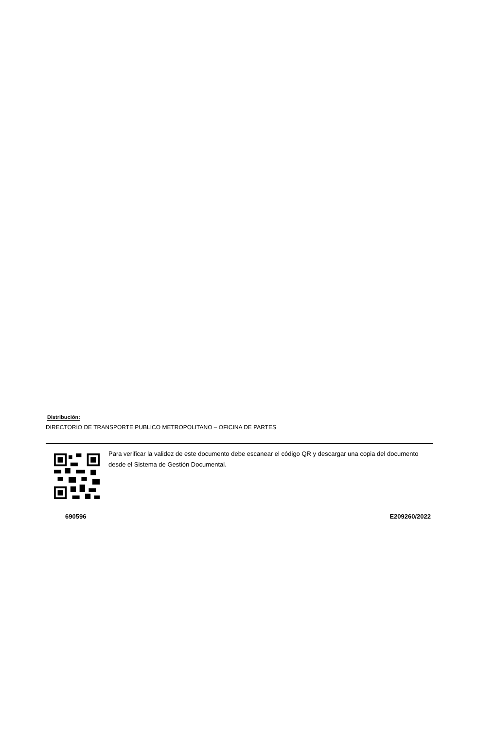Distribución:
DIRECTORIO DE TRANSPORTE PUBLICO METROPOLITANO – OFICINA DE PARTES
Para verificar la validez de este documento debe escanear el código QR y descargar una copia del documento desde el Sistema de Gestión Documental.
690596 E209260/2022